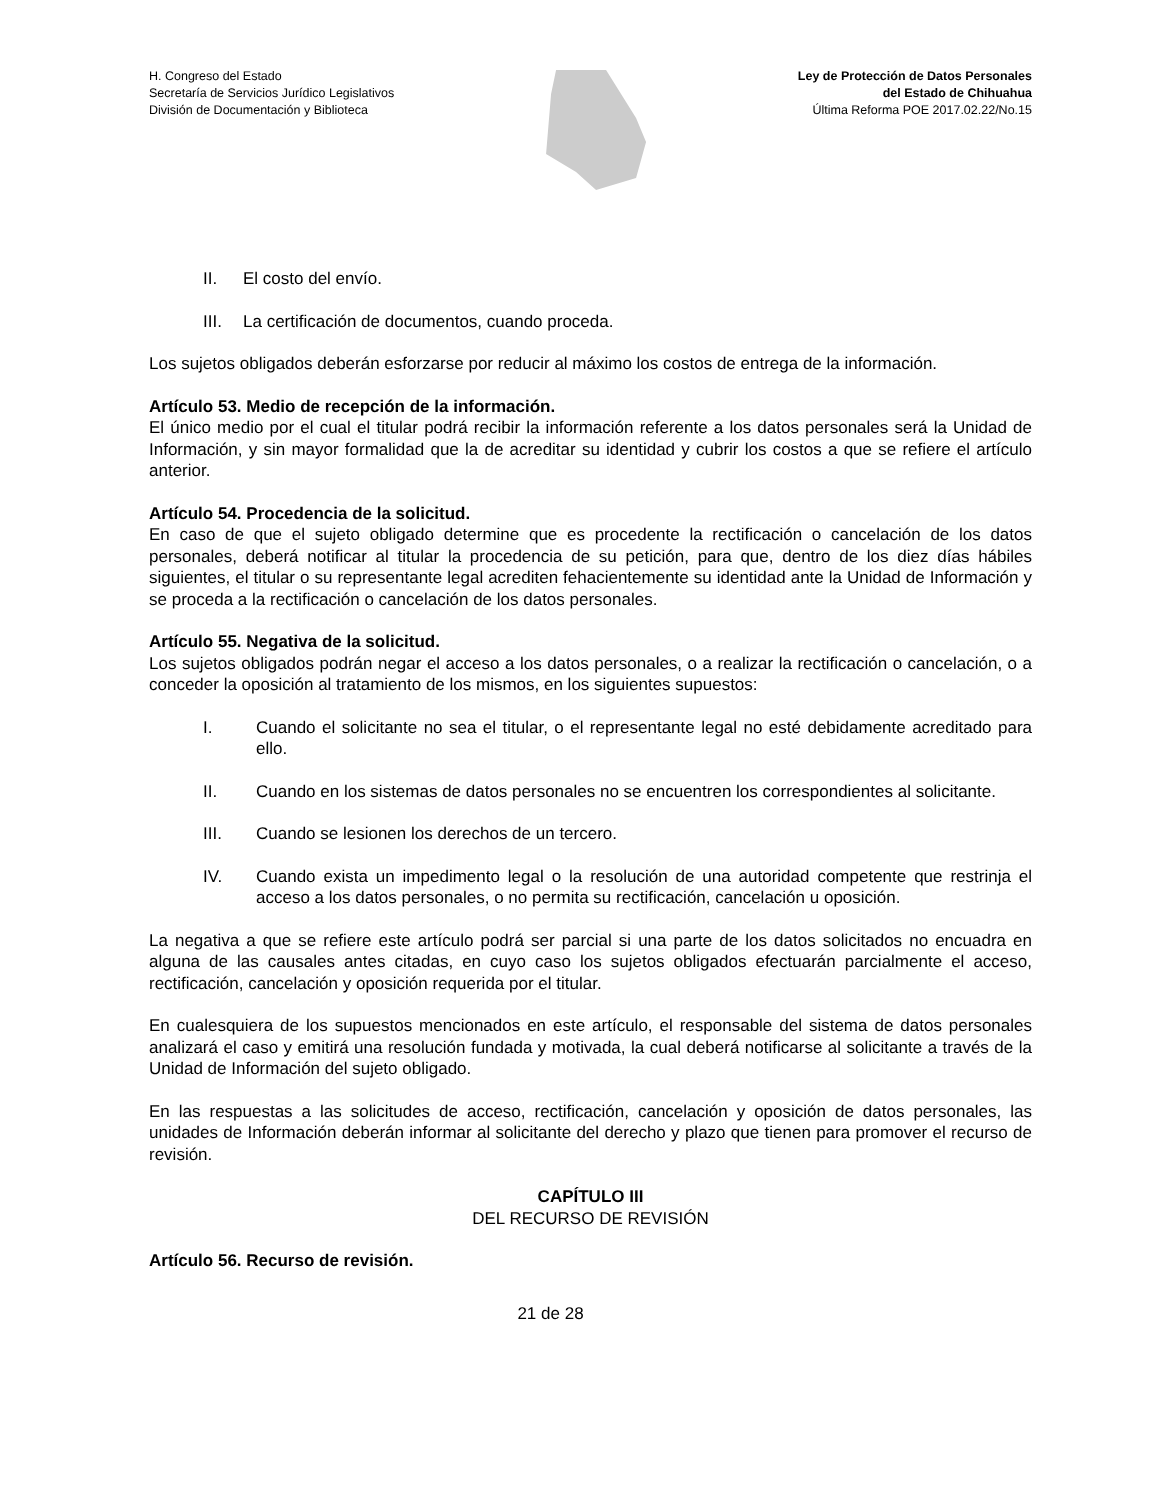H. Congreso del Estado
Secretaría de Servicios Jurídico Legislativos
División de Documentación y Biblioteca
Ley de Protección de Datos Personales
del Estado de Chihuahua
Última Reforma POE 2017.02.22/No.15
II. El costo del envío.
III. La certificación de documentos, cuando proceda.
Los sujetos obligados deberán esforzarse por reducir al máximo los costos de entrega de la información.
Artículo 53. Medio de recepción de la información.
El único medio por el cual el titular podrá recibir la información referente a los datos personales será la Unidad de Información, y sin mayor formalidad que la de acreditar su identidad y cubrir los costos a que se refiere el artículo anterior.
Artículo 54. Procedencia de la solicitud.
En caso de que el sujeto obligado determine que es procedente la rectificación o cancelación de los datos personales, deberá notificar al titular la procedencia de su petición, para que, dentro de los diez días hábiles siguientes, el titular o su representante legal acrediten fehacientemente su identidad ante la Unidad de Información y se proceda a la rectificación o cancelación de los datos personales.
Artículo 55. Negativa de la solicitud.
Los sujetos obligados podrán negar el acceso a los datos personales, o a realizar la rectificación o cancelación, o a conceder la oposición al tratamiento de los mismos, en los siguientes supuestos:
I. Cuando el solicitante no sea el titular, o el representante legal no esté debidamente acreditado para ello.
II. Cuando en los sistemas de datos personales no se encuentren los correspondientes al solicitante.
III. Cuando se lesionen los derechos de un tercero.
IV. Cuando exista un impedimento legal o la resolución de una autoridad competente que restrinja el acceso a los datos personales, o no permita su rectificación, cancelación u oposición.
La negativa a que se refiere este artículo podrá ser parcial si una parte de los datos solicitados no encuadra en alguna de las causales antes citadas, en cuyo caso los sujetos obligados efectuarán parcialmente el acceso, rectificación, cancelación y oposición requerida por el titular.
En cualesquiera de los supuestos mencionados en este artículo, el responsable del sistema de datos personales analizará el caso y emitirá una resolución fundada y motivada, la cual deberá notificarse al solicitante a través de la Unidad de Información del sujeto obligado.
En las respuestas a las solicitudes de acceso, rectificación, cancelación y oposición de datos personales, las unidades de Información deberán informar al solicitante del derecho y plazo que tienen para promover el recurso de revisión.
CAPÍTULO III
DEL RECURSO DE REVISIÓN
Artículo 56. Recurso de revisión.
21 de 28